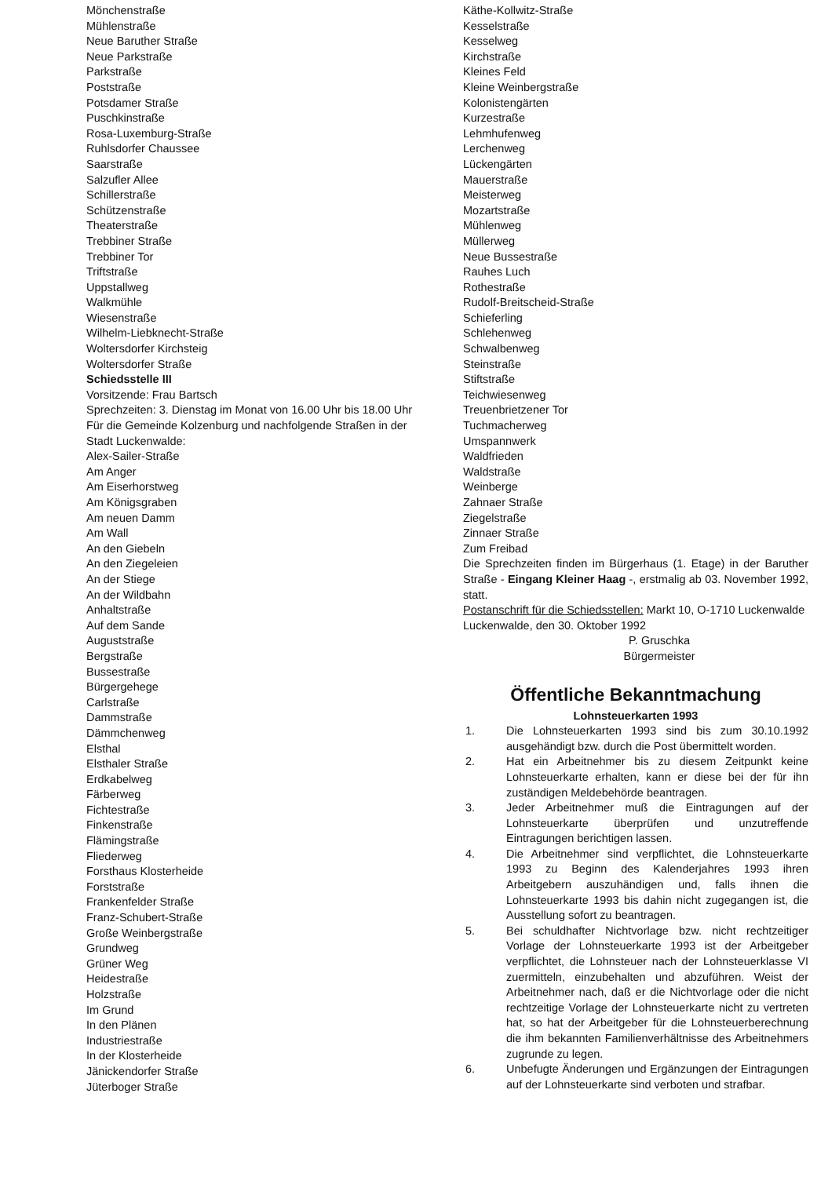Mönchenstraße
Mühlenstraße
Neue Baruther Straße
Neue Parkstraße
Parkstraße
Poststraße
Potsdamer Straße
Puschkinstraße
Rosa-Luxemburg-Straße
Ruhlsdorfer Chaussee
Saarstraße
Salzufler Allee
Schillerstraße
Schützenstraße
Theaterstraße
Trebbiner Straße
Trebbiner Tor
Triftstraße
Uppstallweg
Walkmühle
Wiesenstraße
Wilhelm-Liebknecht-Straße
Woltersdorfer Kirchsteig
Woltersdorfer Straße
Schiedsstelle III
Vorsitzende: Frau Bartsch
Sprechzeiten: 3. Dienstag im Monat von 16.00 Uhr bis 18.00 Uhr
Für die Gemeinde Kolzenburg und nachfolgende Straßen in der Stadt Luckenwalde:
Alex-Sailer-Straße
Am Anger
Am Eiserhorstweg
Am Königsgraben
Am neuen Damm
Am Wall
An den Giebeln
An den Ziegeleien
An der Stiege
An der Wildbahn
Anhaltstraße
Auf dem Sande
Auguststraße
Bergstraße
Bussestraße
Bürgergehege
Carlstraße
Dammstraße
Dämmchenweg
Elsthal
Elsthaler Straße
Erdkabelweg
Färberweg
Fichtestraße
Finkenstraße
Flämingstraße
Fliederweg
Forsthaus Klosterheide
Forststraße
Frankenfelder Straße
Franz-Schubert-Straße
Große Weinbergstraße
Grundweg
Grüner Weg
Heidestraße
Holzstraße
Im Grund
In den Plänen
Industriestraße
In der Klosterheide
Jänickendorfer Straße
Jüterboger Straße
Käthe-Kollwitz-Straße
Kesselstraße
Kesselweg
Kirchstraße
Kleines Feld
Kleine Weinbergstraße
Kolonistengärten
Kurzestraße
Lehmhufenweg
Lerchenweg
Lückengärten
Mauerstraße
Meisterweg
Mozartstraße
Mühlenweg
Müllerweg
Neue Bussestraße
Rauhes Luch
Rothestraße
Rudolf-Breitscheid-Straße
Schieferling
Schlehenweg
Schwalbenweg
Steinstraße
Stiftstraße
Teichwiesenweg
Treuenbrietzener Tor
Tuchmacherweg
Umspannwerk
Waldfrieden
Waldstraße
Weinberge
Zahnaer Straße
Ziegelstraße
Zinnaer Straße
Zum Freibad
Die Sprechzeiten finden im Bürgerhaus (1. Etage) in der Baruther Straße - Eingang Kleiner Haag -, erstmalig ab 03. November 1992, statt.
Postanschrift für die Schiedsstellen: Markt 10, O-1710 Luckenwalde
Luckenwalde, den 30. Oktober 1992
P. Gruschka
Bürgermeister
Öffentliche Bekanntmachung
Lohnsteuerkarten 1993
1. Die Lohnsteuerkarten 1993 sind bis zum 30.10.1992 ausgehändigt bzw. durch die Post übermittelt worden.
2. Hat ein Arbeitnehmer bis zu diesem Zeitpunkt keine Lohnsteuerkarte erhalten, kann er diese bei der für ihn zuständigen Meldebehörde beantragen.
3. Jeder Arbeitnehmer muß die Eintragungen auf der Lohnsteuerkarte überprüfen und unzutreffende Eintragungen berichtigen lassen.
4. Die Arbeitnehmer sind verpflichtet, die Lohnsteuerkarte 1993 zu Beginn des Kalenderjahres 1993 ihren Arbeitgebern auszuhändigen und, falls ihnen die Lohnsteuerkarte 1993 bis dahin nicht zugegangen ist, die Ausstellung sofort zu beantragen.
5. Bei schuldhafter Nichtvorlage bzw. nicht rechtzeitiger Vorlage der Lohnsteuerkarte 1993 ist der Arbeitgeber verpflichtet, die Lohnsteuer nach der Lohnsteuerklasse VI zuermitteln, einzubehalten und abzuführen. Weist der Arbeitnehmer nach, daß er die Nichtvorlage oder die nicht rechtzeitige Vorlage der Lohnsteuerkarte nicht zu vertreten hat, so hat der Arbeitgeber für die Lohnsteuerberechnung die ihm bekannten Familienverhältnisse des Arbeitnehmers zugrunde zu legen.
6. Unbefugte Änderungen und Ergänzungen der Eintragungen auf der Lohnsteuerkarte sind verboten und strafbar.